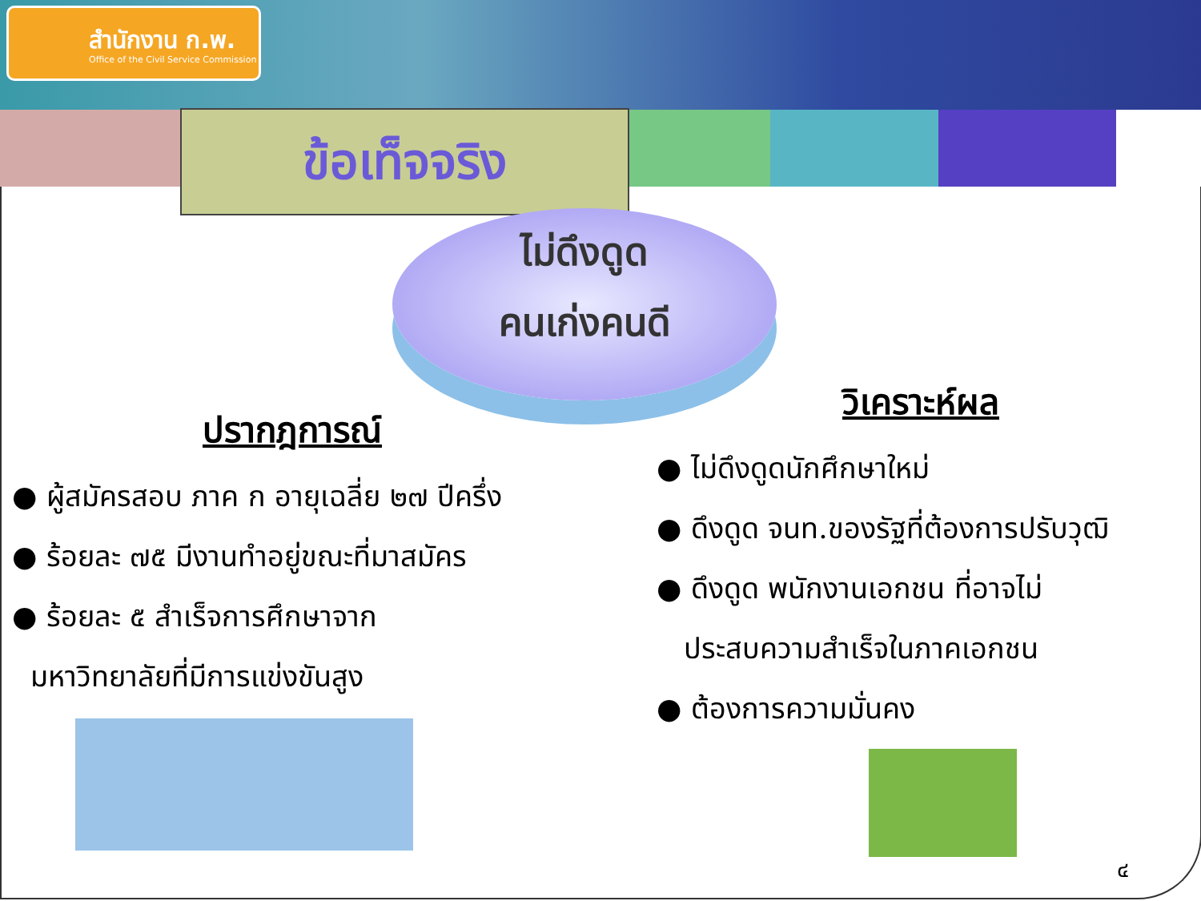สำนักงาน ก.พ.
Office of the Civil Service Commission
ข้อเท็จจริง
ไม่ดึงดูด
คนเก่งคนดี
ปรากฎการณ์
● ผู้สมัครสอบ ภาค ก อายุเฉลี่ย ๒๗ ปีครึ่ง
● ร้อยละ ๗๕ มีงานทำอยู่ขณะที่มาสมัคร
● ร้อยละ ๕ สำเร็จการศึกษาจาก
มหาวิทยาลัยที่มีการแข่งขันสูง
วิเคราะห์ผล
● ไม่ดึงดูดนักศึกษาใหม่
● ดึงดูด จนท.ของรัฐที่ต้องการปรับวุฒิ
● ดึงดูด พนักงานเอกชน ที่อาจไม่
ประสบความสำเร็จในภาคเอกชน
● ต้องการความมั่นคง
๔